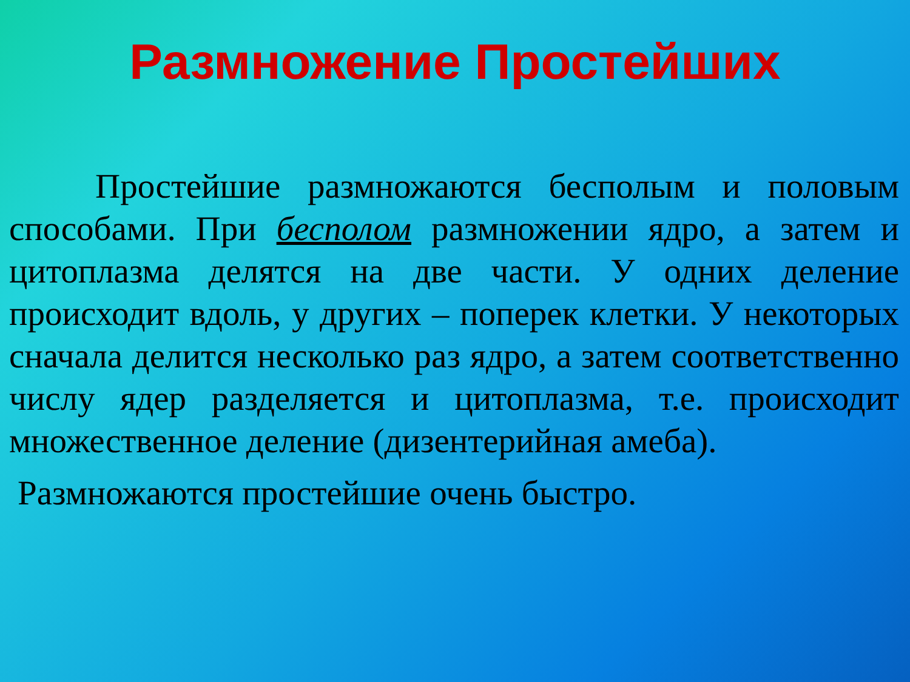Размножение Простейших
Простейшие размножаются бесполым и половым способами. При бесполом размножении ядро, а затем и цитоплазма делятся на две части. У одних деление происходит вдоль, у других – поперек клетки. У некоторых сначала делится несколько раз ядро, а затем соответственно числу ядер разделяется и цитоплазма, т.е. происходит множественное деление (дизентерийная амеба).
Размножаются простейшие очень быстро.